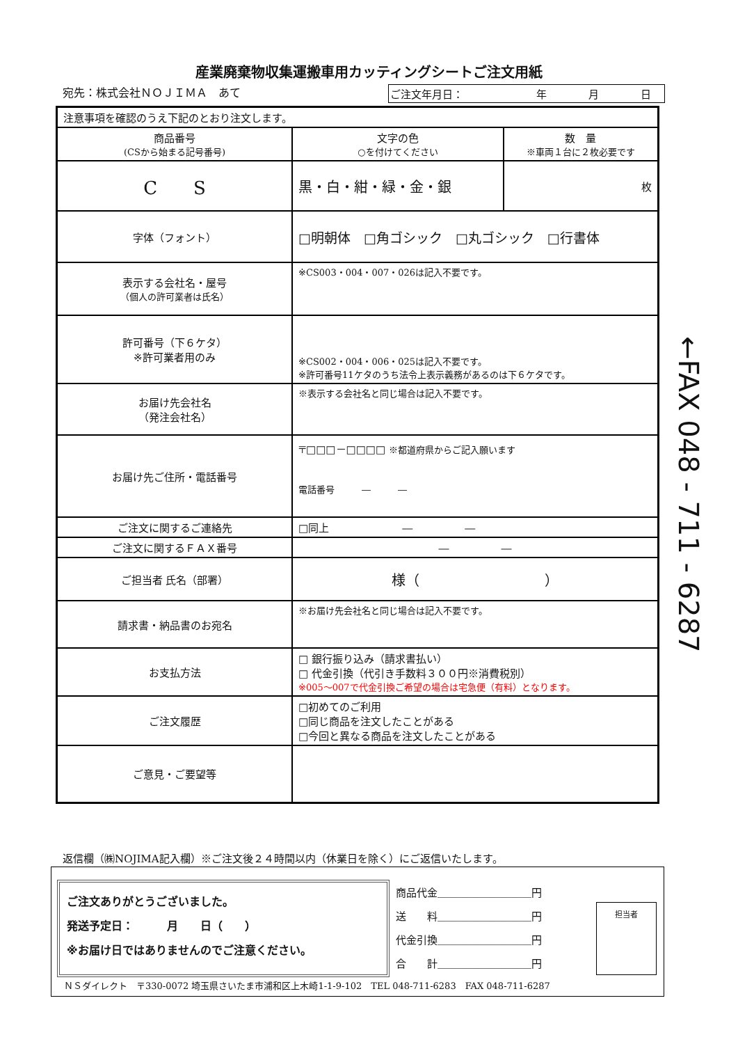産業廃棄物収集運搬車用カッティングシートご注文用紙
宛先：株式会社ＮＯＪＩＭＡ　あて ご注文年月日：　　　　　　　年　　　　月　　　　日
| 注意事項を確認のうえ下記のとおり注文します。 | | |
| 商品番号 (CSから始まる記号番号) | 文字の色 ○を付けてください | 数 量 ※車両１台に２枚必要です |
| C S | 黒・白・紺・緑・金・銀 | 枚 |
| 字体（フォント） | □明朝体 □角ゴシック □丸ゴシック □行書体 | |
| 表示する会社名・屋号 （個人の許可業者は氏名） | ※CS003・004・007・026は記入不要です。 | |
| 許可番号（下６ケタ） ※許可業者用のみ | ※CS002・004・006・025は記入不要です。 ※許可番号11ケタのうち法令上表示義務があるのは下６ケタです。 | |
| お届け先会社名 （発注会社名） | ※表示する会社名と同じ場合は記入不要です。 | |
| お届け先ご住所・電話番号 | 〒□□□－□□□□ ※都道府県からご記入願います 電話番号 ― ― | |
| ご注文に関するご連絡先 | □同上 ― ― | |
| ご注文に関するＦＡＸ番号 | ― ― | |
| ご担当者 氏名（部署） | 様（ ） | |
| 請求書・納品書のお宛名 | ※お届け先会社名と同じ場合は記入不要です。 | |
| お支払方法 | □ 銀行振り込み（請求書払い） □ 代金引換（代引き手数料３００円※消費税別） ※005～007で代金引換ご希望の場合は宅急便（有料）となります。 | |
| ご注文履歴 | □初めてのご利用 □同じ商品を注文したことがある □今回と異なる商品を注文したことがある | |
| ご意見・ご要望等 | | |
←FAX 048 - 711 - 6287
返信欄（㈱NOJIMA記入欄）※ご注文後２４時間以内（休業日を除く）にご返信いたします。
ご注文ありがとうございました。
発送予定日：　　　月　　日（　　）
※お届け日ではありませんのでご注意ください。
商品代金＿＿＿＿＿＿＿＿＿円
送　　料＿＿＿＿＿＿＿＿＿円
代金引換＿＿＿＿＿＿＿＿＿円
合　　計＿＿＿＿＿＿＿＿＿円
担当者
ＮＳダイレクト　〒330-0072 埼玉県さいたま市浦和区上木崎1-1-9-102　TEL 048-711-6283　FAX 048-711-6287